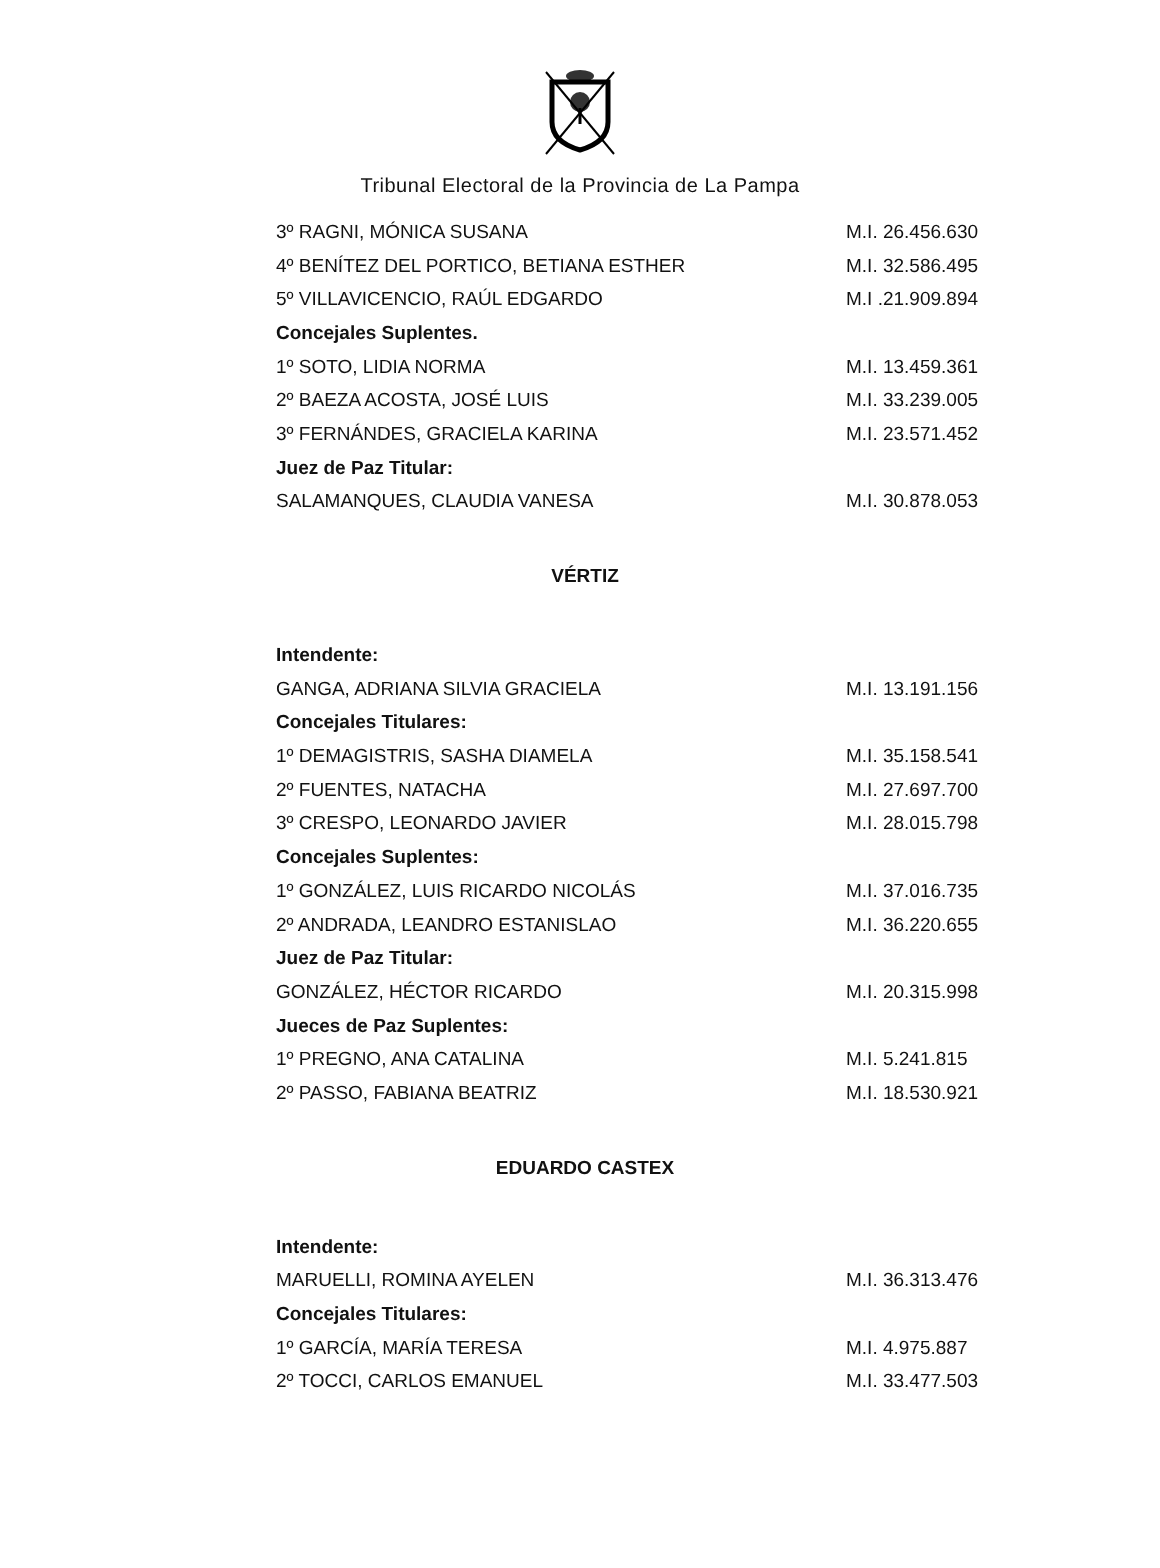Tribunal Electoral de la Provincia de La Pampa
| 3º RAGNI, MÓNICA SUSANA | M.I. 26.456.630 |
| 4º BENÍTEZ DEL PORTICO, BETIANA ESTHER | M.I. 32.586.495 |
| 5º VILLAVICENCIO, RAÚL EDGARDO | M.I .21.909.894 |
| Concejales Suplentes. | |
| 1º SOTO, LIDIA NORMA | M.I. 13.459.361 |
| 2º BAEZA ACOSTA, JOSÉ LUIS | M.I. 33.239.005 |
| 3º FERNÁNDES, GRACIELA KARINA | M.I. 23.571.452 |
| Juez de Paz Titular: | |
| SALAMANQUES, CLAUDIA VANESA | M.I. 30.878.053 |
VÉRTIZ
| Intendente: | |
| GANGA, ADRIANA SILVIA GRACIELA | M.I. 13.191.156 |
| Concejales Titulares: | |
| 1º DEMAGISTRIS, SASHA DIAMELA | M.I. 35.158.541 |
| 2º FUENTES, NATACHA | M.I. 27.697.700 |
| 3º CRESPO, LEONARDO JAVIER | M.I. 28.015.798 |
| Concejales Suplentes: | |
| 1º GONZÁLEZ, LUIS RICARDO NICOLÁS | M.I. 37.016.735 |
| 2º ANDRADA, LEANDRO ESTANISLAO | M.I. 36.220.655 |
| Juez de Paz Titular: | |
| GONZÁLEZ, HÉCTOR RICARDO | M.I. 20.315.998 |
| Jueces de Paz Suplentes: | |
| 1º PREGNO, ANA CATALINA | M.I. 5.241.815 |
| 2º PASSO, FABIANA BEATRIZ | M.I. 18.530.921 |
EDUARDO CASTEX
| Intendente: | |
| MARUELLI, ROMINA AYELEN | M.I. 36.313.476 |
| Concejales Titulares: | |
| 1º GARCÍA, MARÍA TERESA | M.I. 4.975.887 |
| 2º TOCCI, CARLOS EMANUEL | M.I. 33.477.503 |